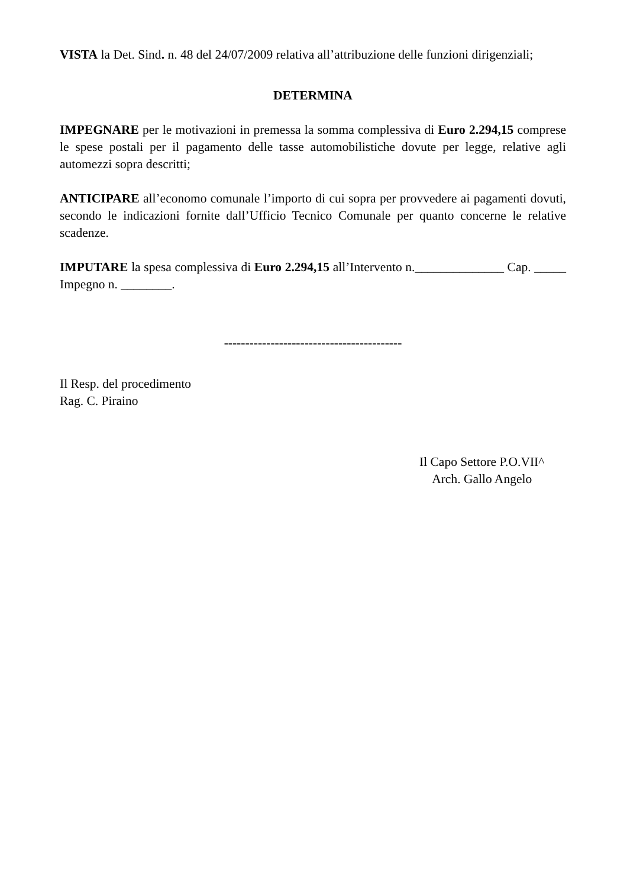VISTA la Det. Sind. n. 48 del 24/07/2009 relativa all’attribuzione delle funzioni dirigenziali;
DETERMINA
IMPEGNARE per le motivazioni in premessa la somma complessiva di Euro 2.294,15 comprese le spese postali per il pagamento delle tasse automobilistiche dovute per legge, relative agli automezzi sopra descritti;
ANTICIPARE all’economo comunale l’importo di cui sopra per provvedere ai pagamenti dovuti, secondo le indicazioni fornite dall’Ufficio Tecnico Comunale per quanto concerne le relative scadenze.
IMPUTARE la spesa complessiva di Euro 2.294,15 all’Intervento n.______________ Cap. _____ Impegno n. ________.
------------------------------------------
Il Resp. del procedimento
Rag. C. Piraino
Il Capo Settore P.O.VII^
Arch. Gallo Angelo